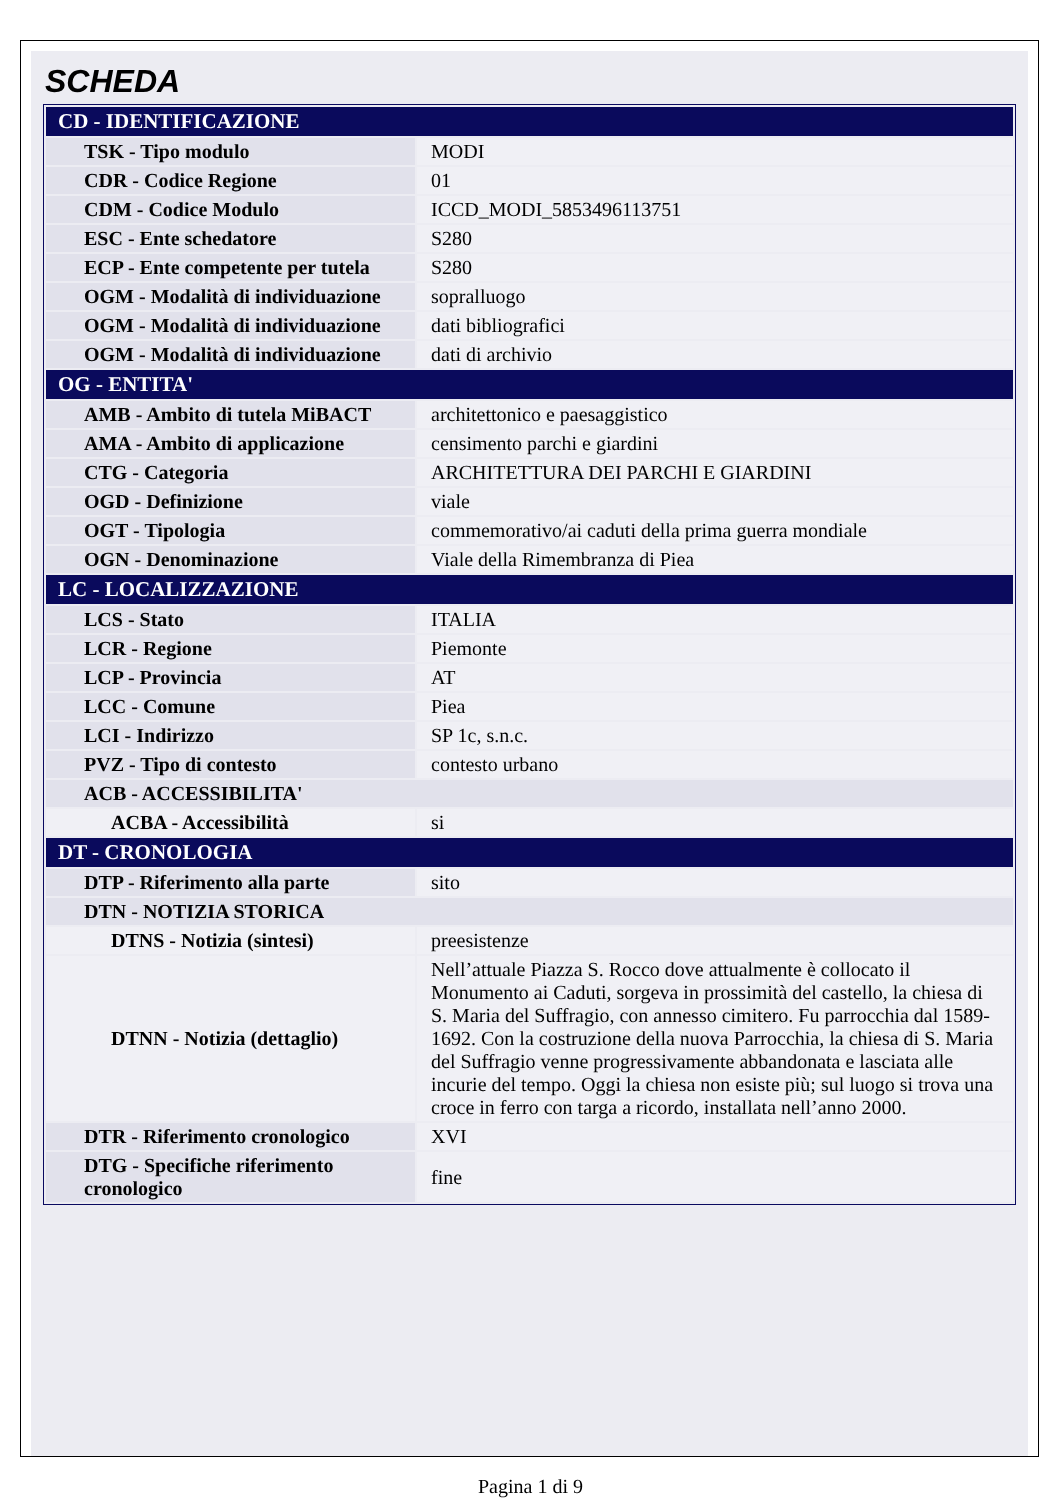SCHEDA
| CD - IDENTIFICAZIONE | |
| --- | --- |
| TSK - Tipo modulo | MODI |
| CDR - Codice Regione | 01 |
| CDM - Codice Modulo | ICCD_MODI_5853496113751 |
| ESC - Ente schedatore | S280 |
| ECP - Ente competente per tutela | S280 |
| OGM - Modalità di individuazione | sopralluogo |
| OGM - Modalità di individuazione | dati bibliografici |
| OGM - Modalità di individuazione | dati di archivio |
| OG - ENTITA' | |
| AMB - Ambito di tutela MiBACT | architettonico e paesaggistico |
| AMA - Ambito di applicazione | censimento parchi e giardini |
| CTG - Categoria | ARCHITETTURA DEI PARCHI E GIARDINI |
| OGD - Definizione | viale |
| OGT - Tipologia | commemorativo/ai caduti della prima guerra mondiale |
| OGN - Denominazione | Viale della Rimembranza di Piea |
| LC - LOCALIZZAZIONE | |
| LCS - Stato | ITALIA |
| LCR - Regione | Piemonte |
| LCP - Provincia | AT |
| LCC - Comune | Piea |
| LCI - Indirizzo | SP 1c, s.n.c. |
| PVZ - Tipo di contesto | contesto urbano |
| ACB - ACCESSIBILITA' | |
| ACBA - Accessibilità | si |
| DT - CRONOLOGIA | |
| DTP - Riferimento alla parte | sito |
| DTN - NOTIZIA STORICA | |
| DTNS - Notizia (sintesi) | preesistenze |
| DTNN - Notizia (dettaglio) | Nell’attuale Piazza S. Rocco dove attualmente è collocato il Monumento ai Caduti, sorgeva in prossimità del castello, la chiesa di S. Maria del Suffragio, con annesso cimitero. Fu parrocchia dal 1589-1692. Con la costruzione della nuova Parrocchia, la chiesa di S. Maria del Suffragio venne progressivamente abbandonata e lasciata alle incurie del tempo. Oggi la chiesa non esiste più; sul luogo si trova una croce in ferro con targa a ricordo, installata nell’anno 2000. |
| DTR - Riferimento cronologico | XVI |
| DTG - Specifiche riferimento cronologico | fine |
Pagina 1 di 9